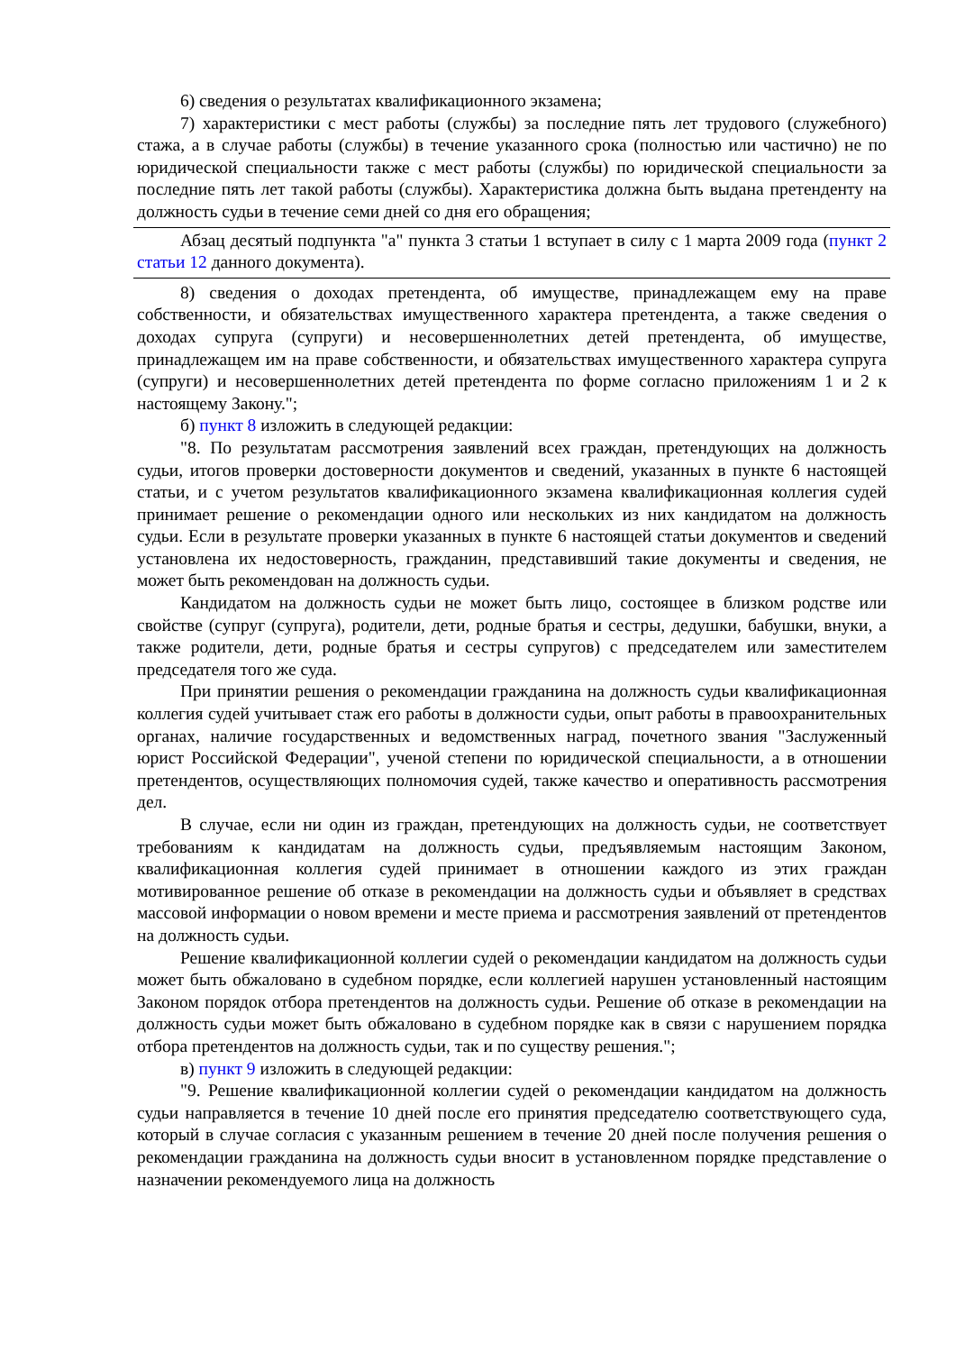6) сведения о результатах квалификационного экзамена;
7) характеристики с мест работы (службы) за последние пять лет трудового (служебного) стажа, а в случае работы (службы) в течение указанного срока (полностью или частично) не по юридической специальности также с мест работы (службы) по юридической специальности за последние пять лет такой работы (службы). Характеристика должна быть выдана претенденту на должность судьи в течение семи дней со дня его обращения;
Абзац десятый подпункта "а" пункта 3 статьи 1 вступает в силу с 1 марта 2009 года (пункт 2 статьи 12 данного документа).
8) сведения о доходах претендента, об имуществе, принадлежащем ему на праве собственности, и обязательствах имущественного характера претендента, а также сведения о доходах супруга (супруги) и несовершеннолетних детей претендента, об имуществе, принадлежащем им на праве собственности, и обязательствах имущественного характера супруга (супруги) и несовершеннолетних детей претендента по форме согласно приложениям 1 и 2 к настоящему Закону.";
б) пункт 8 изложить в следующей редакции:
"8. По результатам рассмотрения заявлений всех граждан, претендующих на должность судьи, итогов проверки достоверности документов и сведений, указанных в пункте 6 настоящей статьи, и с учетом результатов квалификационного экзамена квалификационная коллегия судей принимает решение о рекомендации одного или нескольких из них кандидатом на должность судьи. Если в результате проверки указанных в пункте 6 настоящей статьи документов и сведений установлена их недостоверность, гражданин, представивший такие документы и сведения, не может быть рекомендован на должность судьи.
Кандидатом на должность судьи не может быть лицо, состоящее в близком родстве или свойстве (супруг (супруга), родители, дети, родные братья и сестры, дедушки, бабушки, внуки, а также родители, дети, родные братья и сестры супругов) с председателем или заместителем председателя того же суда.
При принятии решения о рекомендации гражданина на должность судьи квалификационная коллегия судей учитывает стаж его работы в должности судьи, опыт работы в правоохранительных органах, наличие государственных и ведомственных наград, почетного звания "Заслуженный юрист Российской Федерации", ученой степени по юридической специальности, а в отношении претендентов, осуществляющих полномочия судей, также качество и оперативность рассмотрения дел.
В случае, если ни один из граждан, претендующих на должность судьи, не соответствует требованиям к кандидатам на должность судьи, предъявляемым настоящим Законом, квалификационная коллегия судей принимает в отношении каждого из этих граждан мотивированное решение об отказе в рекомендации на должность судьи и объявляет в средствах массовой информации о новом времени и месте приема и рассмотрения заявлений от претендентов на должность судьи.
Решение квалификационной коллегии судей о рекомендации кандидатом на должность судьи может быть обжаловано в судебном порядке, если коллегией нарушен установленный настоящим Законом порядок отбора претендентов на должность судьи. Решение об отказе в рекомендации на должность судьи может быть обжаловано в судебном порядке как в связи с нарушением порядка отбора претендентов на должность судьи, так и по существу решения.";
в) пункт 9 изложить в следующей редакции:
"9. Решение квалификационной коллегии судей о рекомендации кандидатом на должность судьи направляется в течение 10 дней после его принятия председателю соответствующего суда, который в случае согласия с указанным решением в течение 20 дней после получения решения о рекомендации гражданина на должность судьи вносит в установленном порядке представление о назначении рекомендуемого лица на должность